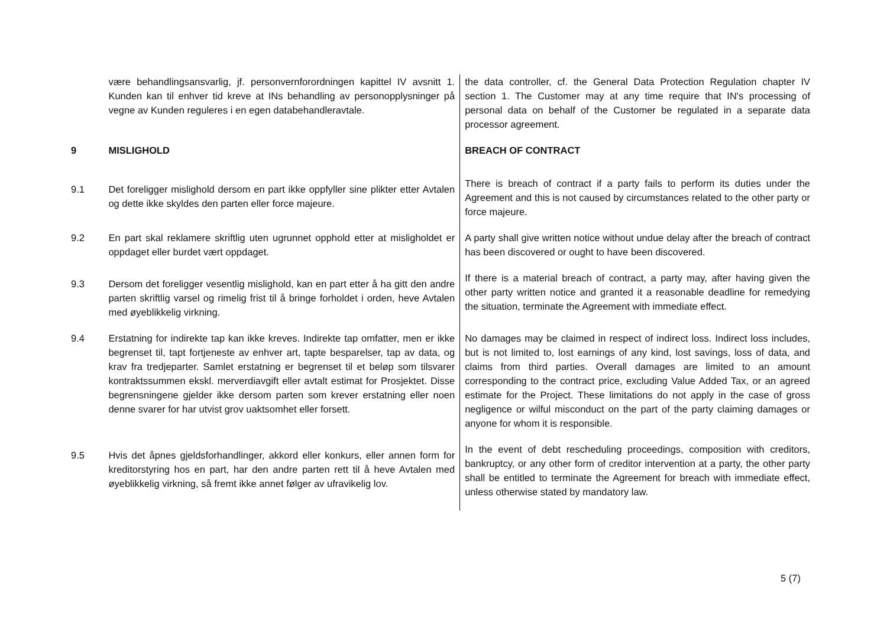| | være behandlingsansvarlig, jf. personvernforordningen kapittel IV avsnitt 1. Kunden kan til enhver tid kreve at INs behandling av personopplysninger på vegne av Kunden reguleres i en egen databehandleravtale. | the data controller, cf. the General Data Protection Regulation chapter IV section 1. The Customer may at any time require that IN's processing of personal data on behalf of the Customer be regulated in a separate data processor agreement. |
| 9 | MISLIGHOLD | BREACH OF CONTRACT |
| 9.1 | Det foreligger mislighold dersom en part ikke oppfyller sine plikter etter Avtalen og dette ikke skyldes den parten eller force majeure. | There is breach of contract if a party fails to perform its duties under the Agreement and this is not caused by circumstances related to the other party or force majeure. |
| 9.2 | En part skal reklamere skriftlig uten ugrunnet opphold etter at misligholdet er oppdaget eller burdet vært oppdaget. | A party shall give written notice without undue delay after the breach of contract has been discovered or ought to have been discovered. |
| 9.3 | Dersom det foreligger vesentlig mislighold, kan en part etter å ha gitt den andre parten skriftlig varsel og rimelig frist til å bringe forholdet i orden, heve Avtalen med øyeblikkelig virkning. | If there is a material breach of contract, a party may, after having given the other party written notice and granted it a reasonable deadline for remedying the situation, terminate the Agreement with immediate effect. |
| 9.4 | Erstatning for indirekte tap kan ikke kreves. Indirekte tap omfatter, men er ikke begrenset til, tapt fortjeneste av enhver art, tapte besparelser, tap av data, og krav fra tredjeparter. Samlet erstatning er begrenset til et beløp som tilsvarer kontraktssummen ekskl. merverdiavgift eller avtalt estimat for Prosjektet. Disse begrensningene gjelder ikke dersom parten som krever erstatning eller noen denne svarer for har utvist grov uaktsomhet eller forsett. | No damages may be claimed in respect of indirect loss. Indirect loss includes, but is not limited to, lost earnings of any kind, lost savings, loss of data, and claims from third parties. Overall damages are limited to an amount corresponding to the contract price, excluding Value Added Tax, or an agreed estimate for the Project. These limitations do not apply in the case of gross negligence or wilful misconduct on the part of the party claiming damages or anyone for whom it is responsible. |
| 9.5 | Hvis det åpnes gjeldsforhandlinger, akkord eller konkurs, eller annen form for kreditorstyring hos en part, har den andre parten rett til å heve Avtalen med øyeblikkelig virkning, så fremt ikke annet følger av ufravikelig lov. | In the event of debt rescheduling proceedings, composition with creditors, bankruptcy, or any other form of creditor intervention at a party, the other party shall be entitled to terminate the Agreement for breach with immediate effect, unless otherwise stated by mandatory law. |
5 (7)